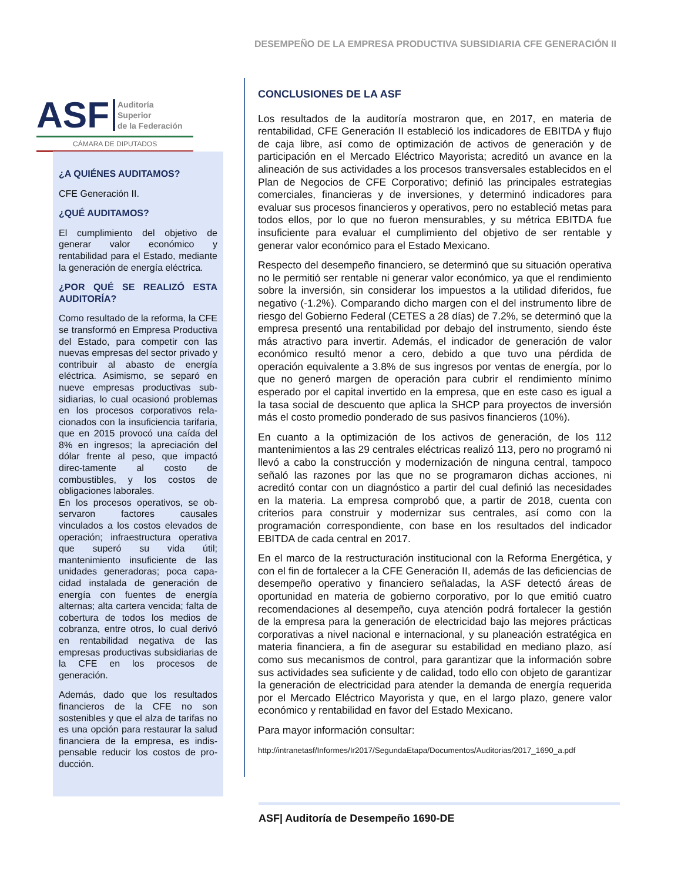DESEMPEÑO DE LA EMPRESA PRODUCTIVA SUBSIDIARIA CFE GENERACIÓN II
ASF Auditoría
Superior
de la Federación
CÁMARA DE DIPUTADOS
¿A QUIÉNES AUDITAMOS?
CFE Generación II.
¿QUÉ AUDITAMOS?
El cumplimiento del objetivo de generar valor económico y rentabilidad para el Estado, mediante la generación de energía eléctrica.
¿POR QUÉ SE REALIZÓ ESTA AUDITORÍA?
Como resultado de la reforma, la CFE se transformó en Empresa Productiva del Estado, para competir con las nuevas empresas del sector privado y contribuir al abasto de energía eléctrica. Asimismo, se separó en nueve empresas productivas sub-sidiarias, lo cual ocasionó problemas en los procesos corporativos rela-cionados con la insuficiencia tarifaria, que en 2015 provocó una caída del 8% en ingresos; la apreciación del dólar frente al peso, que impactó direc-tamente al costo de combustibles, y los costos de obligaciones laborales.
En los procesos operativos, se ob-servaron factores causales vinculados a los costos elevados de operación; infraestructura operativa que superó su vida útil; mantenimiento insuficiente de las unidades generadoras; poca capa-cidad instalada de generación de energía con fuentes de energía alternas; alta cartera vencida; falta de cobertura de todos los medios de cobranza, entre otros, lo cual derivó en rentabilidad negativa de las empresas productivas subsidiarias de la CFE en los procesos de generación.
Además, dado que los resultados financieros de la CFE no son sostenibles y que el alza de tarifas no es una opción para restaurar la salud financiera de la empresa, es indis-pensable reducir los costos de pro-ducción.
CONCLUSIONES DE LA ASF
Los resultados de la auditoría mostraron que, en 2017, en materia de rentabilidad, CFE Generación II estableció los indicadores de EBITDA y flujo de caja libre, así como de optimización de activos de generación y de participación en el Mercado Eléctrico Mayorista; acreditó un avance en la alineación de sus actividades a los procesos transversales establecidos en el Plan de Negocios de CFE Corporativo; definió las principales estrategias comerciales, financieras y de inversiones, y determinó indicadores para evaluar sus procesos financieros y operativos, pero no estableció metas para todos ellos, por lo que no fueron mensurables, y su métrica EBITDA fue insuficiente para evaluar el cumplimiento del objetivo de ser rentable y generar valor económico para el Estado Mexicano.
Respecto del desempeño financiero, se determinó que su situación operativa no le permitió ser rentable ni generar valor económico, ya que el rendimiento sobre la inversión, sin considerar los impuestos a la utilidad diferidos, fue negativo (-1.2%). Comparando dicho margen con el del instrumento libre de riesgo del Gobierno Federal (CETES a 28 días) de 7.2%, se determinó que la empresa presentó una rentabilidad por debajo del instrumento, siendo éste más atractivo para invertir. Además, el indicador de generación de valor económico resultó menor a cero, debido a que tuvo una pérdida de operación equivalente a 3.8% de sus ingresos por ventas de energía, por lo que no generó margen de operación para cubrir el rendimiento mínimo esperado por el capital invertido en la empresa, que en este caso es igual a la tasa social de descuento que aplica la SHCP para proyectos de inversión más el costo promedio ponderado de sus pasivos financieros (10%).
En cuanto a la optimización de los activos de generación, de los 112 mantenimientos a las 29 centrales eléctricas realizó 113, pero no programó ni llevó a cabo la construcción y modernización de ninguna central, tampoco señaló las razones por las que no se programaron dichas acciones, ni acreditó contar con un diagnóstico a partir del cual definió las necesidades en la materia. La empresa comprobó que, a partir de 2018, cuenta con criterios para construir y modernizar sus centrales, así como con la programación correspondiente, con base en los resultados del indicador EBITDA de cada central en 2017.
En el marco de la restructuración institucional con la Reforma Energética, y con el fin de fortalecer a la CFE Generación II, además de las deficiencias de desempeño operativo y financiero señaladas, la ASF detectó áreas de oportunidad en materia de gobierno corporativo, por lo que emitió cuatro recomendaciones al desempeño, cuya atención podrá fortalecer la gestión de la empresa para la generación de electricidad bajo las mejores prácticas corporativas a nivel nacional e internacional, y su planeación estratégica en materia financiera, a fin de asegurar su estabilidad en mediano plazo, así como sus mecanismos de control, para garantizar que la información sobre sus actividades sea suficiente y de calidad, todo ello con objeto de garantizar la generación de electricidad para atender la demanda de energía requerida por el Mercado Eléctrico Mayorista y que, en el largo plazo, genere valor económico y rentabilidad en favor del Estado Mexicano.
Para mayor información consultar:
http://intranetasf/Informes/Ir2017/SegundaEtapa/Documentos/Auditorias/2017_1690_a.pdf
ASF| Auditoría de Desempeño 1690-DE